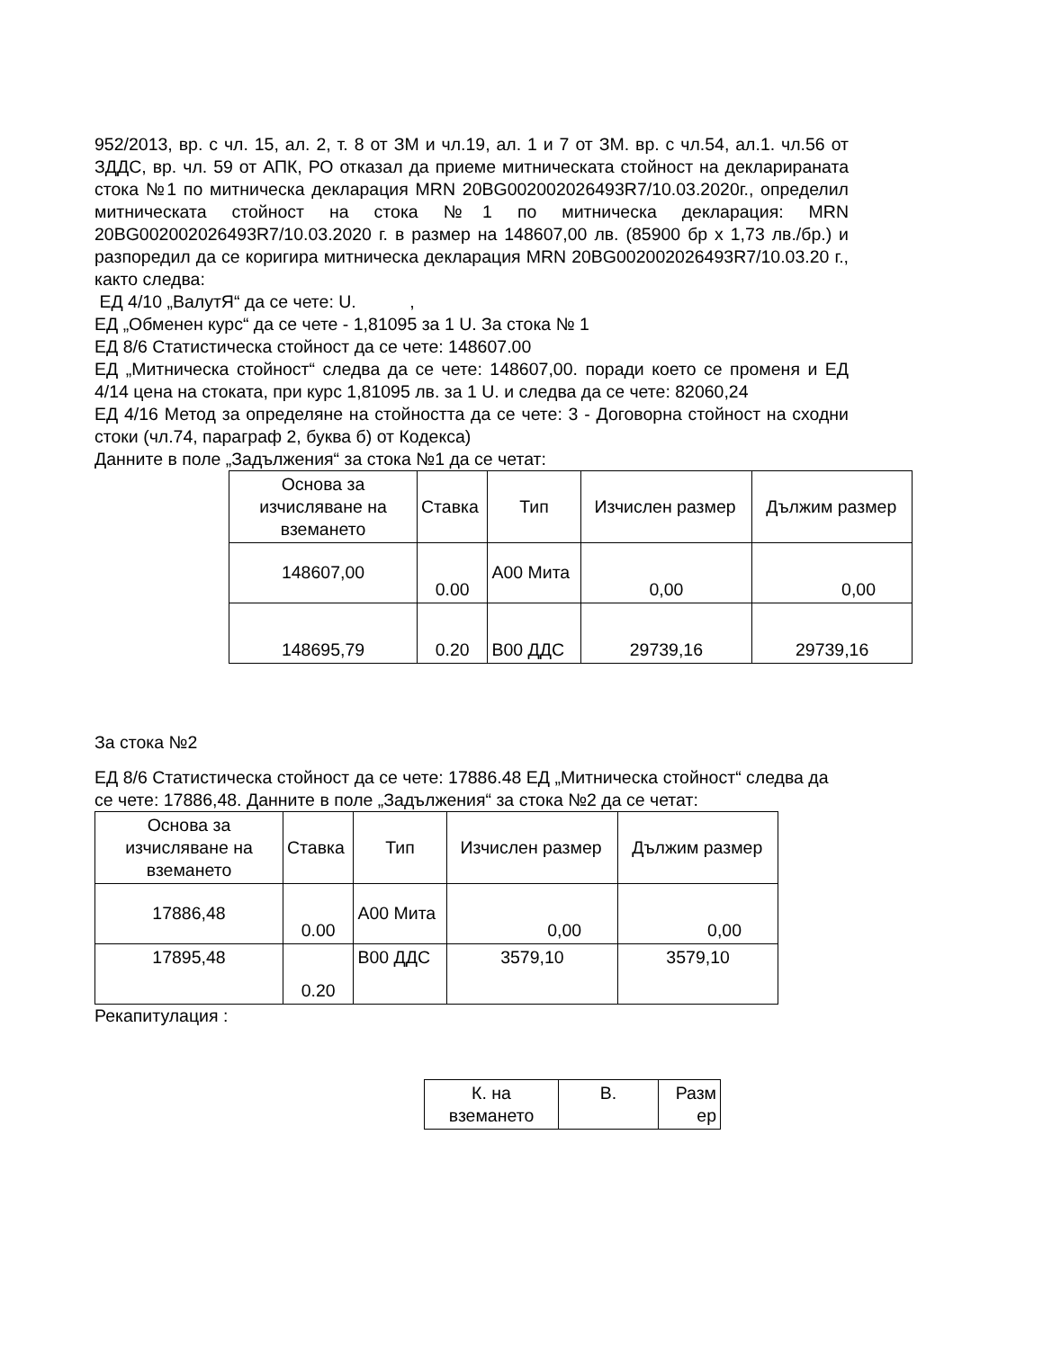952/2013, вр. с чл. 15, ал. 2, т. 8 от ЗМ и чл.19, ал. 1 и 7 от ЗМ. вр. с чл.54, ал.1. чл.56 от ЗДДС, вр. чл. 59 от АПК, РО отказал да приеме митническата стойност на декларираната стока №1 по митническа декларация MRN 20BG002002026493R7/10.03.2020г., определил митническата стойност на стока №1 по митническа декларация: MRN 20BG002002026493R7/10.03.2020 г. в размер на 148607,00 лв. (85900 бр х 1,73 лв./бр.) и разпоредил да се коригира митническа декларация MRN 20BG002002026493R7/10.03.20 г., както следва:
ЕД 4/10 „ВалутЯ“ да се чете: U. ,
ЕД „Обменен курс“ да се чете - 1,81095 за 1 U. За стока № 1
ЕД 8/6 Статистическа стойност да се чете: 148607.00
ЕД „Митническа стойност“ следва да се чете: 148607,00. поради което се променя и ЕД 4/14 цена на стоката, при курс 1,81095 лв. за 1 U. и следва да се чете: 82060,24
ЕД 4/16 Метод за определяне на стойността да се чете: 3 - Договорна стойност на сходни стоки (чл.74, параграф 2, буква б) от Кодекса)
Данните в поле „Задължения“ за стока №1 да се четат:
| Основа за изчисляване на вземането | Ставка | Тип | Изчислен размер | Дължим размер |
| 148607,00 | 0.00 | А00 Мита | 0,00 | 0,00 |
| 148695,79 | 0.20 | В00 ДДС | 29739,16 | 29739,16 |
За стока №2
ЕД 8/6 Статистическа стойност да се чете: 17886.48 ЕД „Митническа стойност“ следва да се чете: 17886,48. Данните в поле „Задължения“ за стока №2 да се четат:
| Основа за изчисляване на вземането | Ставка | Тип | Изчислен размер | Дължим размер |
| 17886,48 | 0.00 | А00 Мита | 0,00 | 0,00 |
| 17895,48 | 0.20 | В00 ДДС | 3579,10 | 3579,10 |
Рекапитулация :
| К. на вземането | В. | Разм ер |